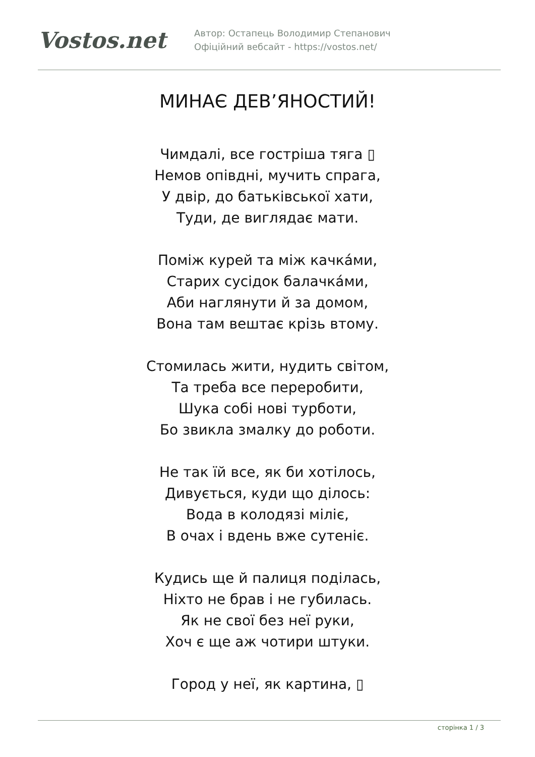Vostos.net
Автор: Остапець Володимир Степанович
Офіційний вебсайт - https://vostos.net/
МИНАЄ ДЕВ’ЯНОСТИЙ!
Чимдалі, все гостріша тяга ▯
Немов опівдні, мучить спрага,
У двір, до батьківської хати,
Туди, де виглядає мати.
Поміж курей та між качка́ми,
Старих сусідок балачка́ми,
Аби наглянути й за домом,
Вона там вештає крізь втому.
Стомилась жити, нудить світом,
Та треба все переробити,
Шука собі нові турботи,
Бо звикла змалку до роботи.
Не так їй все, як би хотілось,
Дивується, куди що ділось:
Вода в колодязі міліє,
В очах і вдень вже сутеніє.
Кудись ще й палиця поділась,
Ніхто не брав і не губилась.
Як не свої без неї руки,
Хоч є ще аж чотири штуки.
Город у неї, як картина, ▯
сторінка 1 / 3